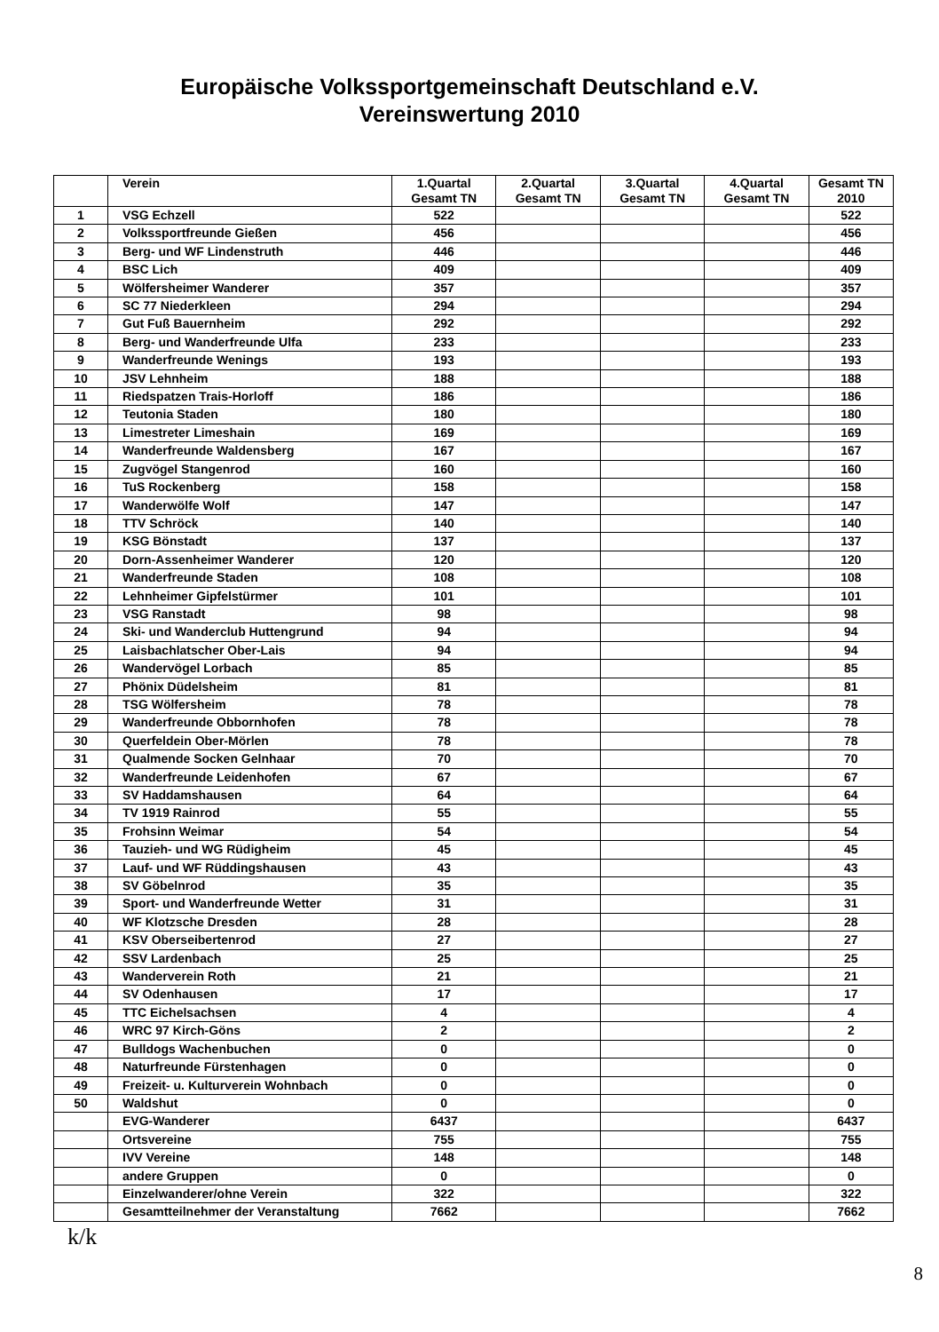Europäische Volkssportgemeinschaft Deutschland e.V.
Vereinswertung 2010
| | Verein | 1.Quartal Gesamt TN | 2.Quartal Gesamt TN | 3.Quartal Gesamt TN | 4.Quartal Gesamt TN | Gesamt TN 2010 |
| --- | --- | --- | --- | --- | --- | --- |
| 1 | VSG Echzell | 522 | | | | 522 |
| 2 | Volkssportfreunde Gießen | 456 | | | | 456 |
| 3 | Berg- und WF Lindenstruth | 446 | | | | 446 |
| 4 | BSC Lich | 409 | | | | 409 |
| 5 | Wölfersheimer Wanderer | 357 | | | | 357 |
| 6 | SC 77 Niederkleen | 294 | | | | 294 |
| 7 | Gut Fuß Bauernheim | 292 | | | | 292 |
| 8 | Berg- und Wanderfreunde Ulfa | 233 | | | | 233 |
| 9 | Wanderfreunde Wenings | 193 | | | | 193 |
| 10 | JSV Lehnheim | 188 | | | | 188 |
| 11 | Riedspatzen Trais-Horloff | 186 | | | | 186 |
| 12 | Teutonia Staden | 180 | | | | 180 |
| 13 | Limestreter Limeshain | 169 | | | | 169 |
| 14 | Wanderfreunde Waldensberg | 167 | | | | 167 |
| 15 | Zugvögel Stangenrod | 160 | | | | 160 |
| 16 | TuS Rockenberg | 158 | | | | 158 |
| 17 | Wanderwölfe Wolf | 147 | | | | 147 |
| 18 | TTV Schröck | 140 | | | | 140 |
| 19 | KSG Bönstadt | 137 | | | | 137 |
| 20 | Dorn-Assenheimer Wanderer | 120 | | | | 120 |
| 21 | Wanderfreunde Staden | 108 | | | | 108 |
| 22 | Lehnheimer Gipfelstürmer | 101 | | | | 101 |
| 23 | VSG Ranstadt | 98 | | | | 98 |
| 24 | Ski- und Wanderclub Huttengrund | 94 | | | | 94 |
| 25 | Laisbachlatscher Ober-Lais | 94 | | | | 94 |
| 26 | Wandervögel Lorbach | 85 | | | | 85 |
| 27 | Phönix Düdelsheim | 81 | | | | 81 |
| 28 | TSG Wölfersheim | 78 | | | | 78 |
| 29 | Wanderfreunde Obbornhofen | 78 | | | | 78 |
| 30 | Querfeldein Ober-Mörlen | 78 | | | | 78 |
| 31 | Qualmende Socken Gelnhaar | 70 | | | | 70 |
| 32 | Wanderfreunde Leidenhofen | 67 | | | | 67 |
| 33 | SV Haddamshausen | 64 | | | | 64 |
| 34 | TV 1919 Rainrod | 55 | | | | 55 |
| 35 | Frohsinn Weimar | 54 | | | | 54 |
| 36 | Tauzieh- und WG Rüdigheim | 45 | | | | 45 |
| 37 | Lauf- und WF Rüddingshausen | 43 | | | | 43 |
| 38 | SV Göbelnrod | 35 | | | | 35 |
| 39 | Sport- und Wanderfreunde Wetter | 31 | | | | 31 |
| 40 | WF Klotzsche Dresden | 28 | | | | 28 |
| 41 | KSV Oberseibertenrod | 27 | | | | 27 |
| 42 | SSV Lardenbach | 25 | | | | 25 |
| 43 | Wanderverein Roth | 21 | | | | 21 |
| 44 | SV Odenhausen | 17 | | | | 17 |
| 45 | TTC Eichelsachsen | 4 | | | | 4 |
| 46 | WRC 97 Kirch-Göns | 2 | | | | 2 |
| 47 | Bulldogs Wachenbuchen | 0 | | | | 0 |
| 48 | Naturfreunde Fürstenhagen | 0 | | | | 0 |
| 49 | Freizeit- u. Kulturverein Wohnbach | 0 | | | | 0 |
| 50 | Waldshut | 0 | | | | 0 |
| | EVG-Wanderer | 6437 | | | | 6437 |
| | Ortsvereine | 755 | | | | 755 |
| | IVV Vereine | 148 | | | | 148 |
| | andere Gruppen | 0 | | | | 0 |
| | Einzelwanderer/ohne Verein | 322 | | | | 322 |
| | Gesamtteilnehmer der Veranstaltung | 7662 | | | | 7662 |
k/k
8